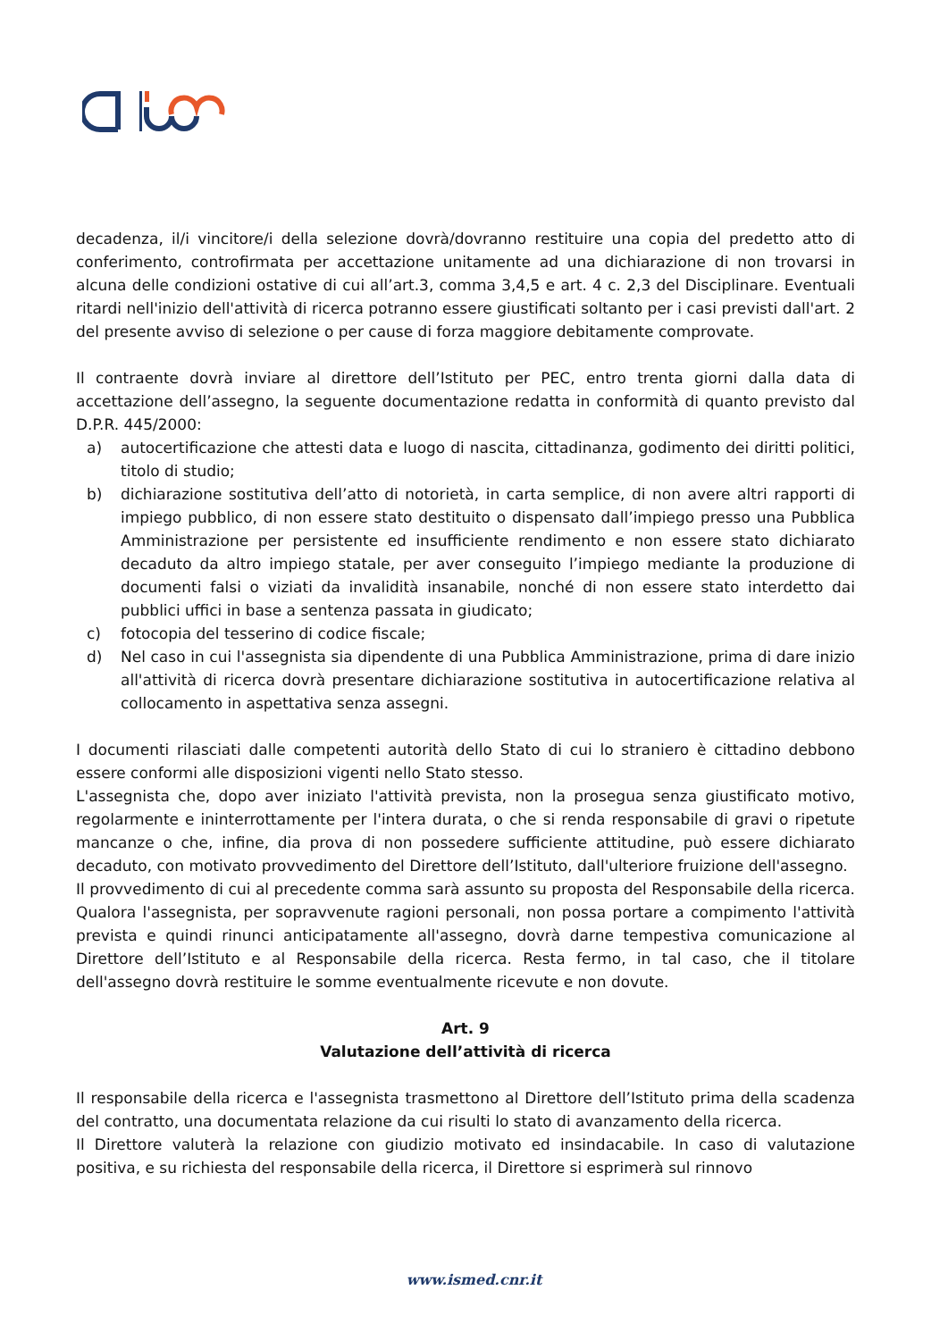decadenza, il/i vincitore/i della selezione dovrà/dovranno restituire una copia del predetto atto di conferimento, controfirmata per accettazione unitamente ad una dichiarazione di non trovarsi in alcuna delle condizioni ostative di cui all’art.3, comma 3,4,5 e art. 4 c. 2,3 del Disciplinare. Eventuali ritardi nell'inizio dell'attività di ricerca potranno essere giustificati soltanto per i casi previsti dall'art. 2 del presente avviso di selezione o per cause di forza maggiore debitamente comprovate.
Il contraente dovrà inviare al direttore dell’Istituto per PEC, entro trenta giorni dalla data di accettazione dell’assegno, la seguente documentazione redatta in conformità di quanto previsto dal D.P.R. 445/2000:
a) autocertificazione che attesti data e luogo di nascita, cittadinanza, godimento dei diritti politici, titolo di studio;
b) dichiarazione sostitutiva dell’atto di notorietà, in carta semplice, di non avere altri rapporti di impiego pubblico, di non essere stato destituito o dispensato dall’impiego presso una Pubblica Amministrazione per persistente ed insufficiente rendimento e non essere stato dichiarato decaduto da altro impiego statale, per aver conseguito l’impiego mediante la produzione di documenti falsi o viziati da invalidità insanabile, nonché di non essere stato interdetto dai pubblici uffici in base a sentenza passata in giudicato;
c) fotocopia del tesserino di codice fiscale;
d) Nel caso in cui l'assegnista sia dipendente di una Pubblica Amministrazione, prima di dare inizio all'attività di ricerca dovrà presentare dichiarazione sostitutiva in autocertificazione relativa al collocamento in aspettativa senza assegni.
I documenti rilasciati dalle competenti autorità dello Stato di cui lo straniero è cittadino debbono essere conformi alle disposizioni vigenti nello Stato stesso.
L'assegnista che, dopo aver iniziato l'attività prevista, non la prosegua senza giustificato motivo, regolarmente e ininterrottamente per l'intera durata, o che si renda responsabile di gravi o ripetute mancanze o che, infine, dia prova di non possedere sufficiente attitudine, può essere dichiarato decaduto, con motivato provvedimento del Direttore dell’Istituto, dall'ulteriore fruizione dell'assegno.
Il provvedimento di cui al precedente comma sarà assunto su proposta del Responsabile della ricerca. Qualora l'assegnista, per sopravvenute ragioni personali, non possa portare a compimento l'attività prevista e quindi rinunci anticipatamente all'assegno, dovrà darne tempestiva comunicazione al Direttore dell’Istituto e al Responsabile della ricerca. Resta fermo, in tal caso, che il titolare dell'assegno dovrà restituire le somme eventualmente ricevute e non dovute.
Art. 9
Valutazione dell’attività di ricerca
Il responsabile della ricerca e l'assegnista trasmettono al Direttore dell’Istituto prima della scadenza del contratto, una documentata relazione da cui risulti lo stato di avanzamento della ricerca.
Il Direttore valuterà la relazione con giudizio motivato ed insindacabile. In caso di valutazione positiva, e su richiesta del responsabile della ricerca, il Direttore si esprimerà sul rinnovo
www.ismed.cnr.it